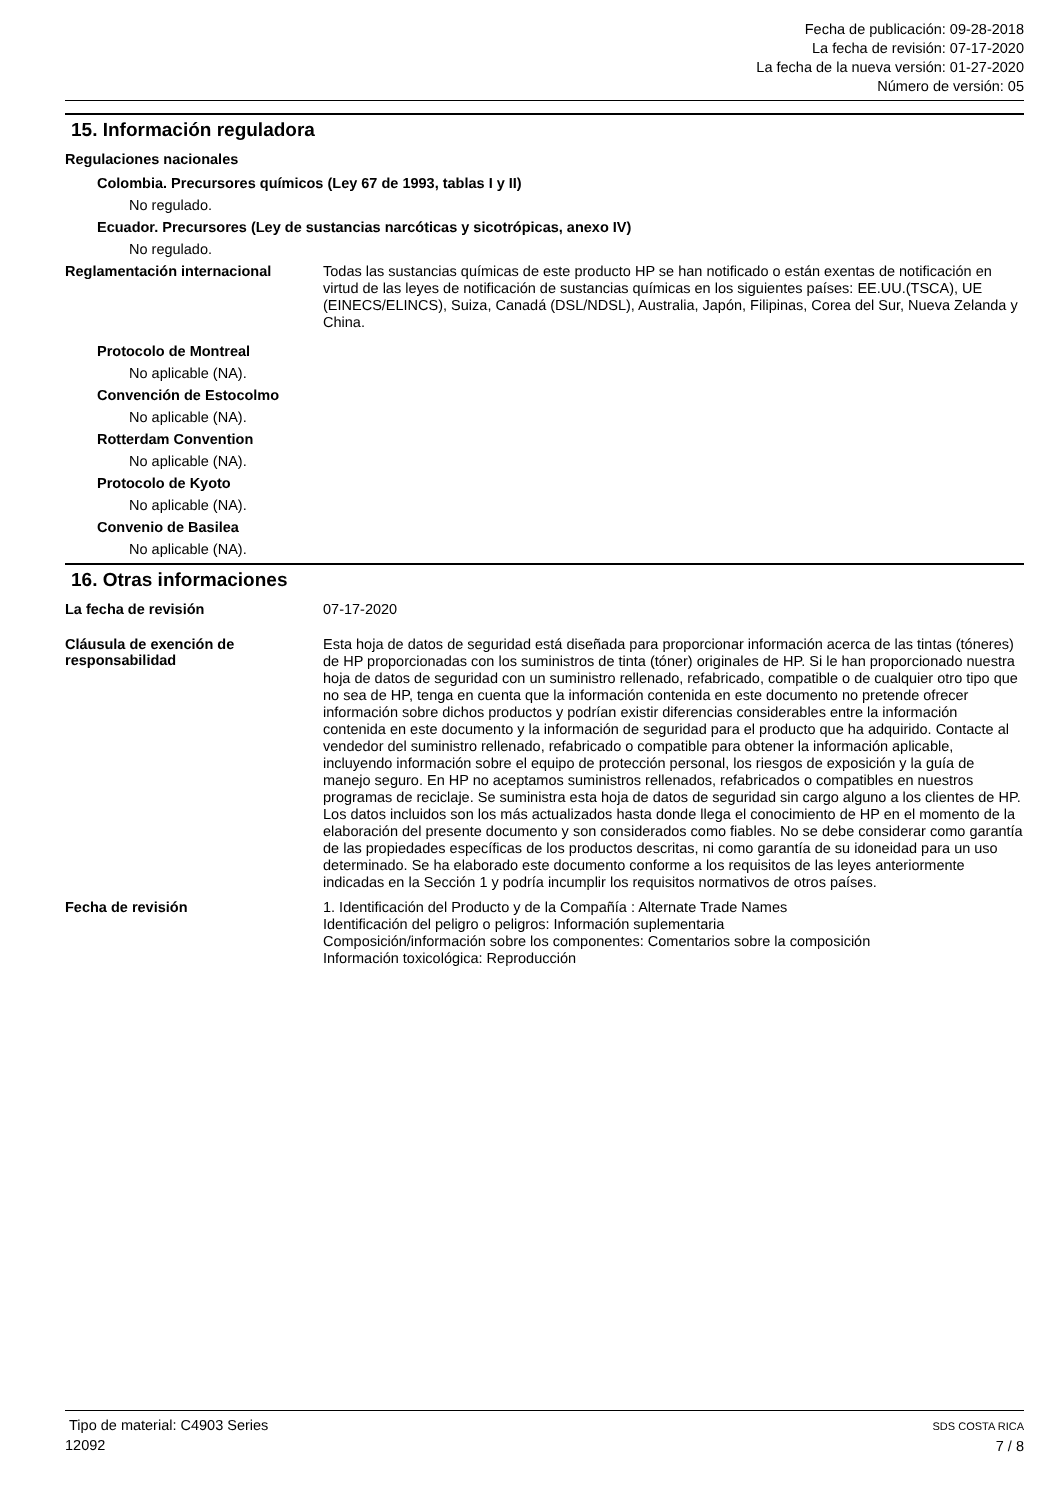Fecha de publicación: 09-28-2018
La fecha de revisión: 07-17-2020
La fecha de la nueva versión: 01-27-2020
Número de versión: 05
15. Información reguladora
Regulaciones nacionales
Colombia. Precursores químicos (Ley 67 de 1993, tablas I y II)
No regulado.
Ecuador. Precursores (Ley de sustancias narcóticas y sicotrópicas, anexo IV)
No regulado.
Reglamentación internacional
Todas las sustancias químicas de este producto HP se han notificado o están exentas de notificación en virtud de las leyes de notificación de sustancias químicas en los siguientes países: EE.UU.(TSCA), UE (EINECS/ELINCS), Suiza, Canadá (DSL/NDSL), Australia, Japón, Filipinas, Corea del Sur, Nueva Zelanda y China.
Protocolo de Montreal
No aplicable (NA).
Convención de Estocolmo
No aplicable (NA).
Rotterdam Convention
No aplicable (NA).
Protocolo de Kyoto
No aplicable (NA).
Convenio de Basilea
No aplicable (NA).
16. Otras informaciones
La fecha de revisión
07-17-2020
Cláusula de exención de responsabilidad
Esta hoja de datos de seguridad está diseñada para proporcionar información acerca de las tintas (tóneres) de HP proporcionadas con los suministros de tinta (tóner) originales de HP. Si le han proporcionado nuestra hoja de datos de seguridad con un suministro rellenado, refabricado, compatible o de cualquier otro tipo que no sea de HP, tenga en cuenta que la información contenida en este documento no pretende ofrecer información sobre dichos productos y podrían existir diferencias considerables entre la información contenida en este documento y la información de seguridad para el producto que ha adquirido. Contacte al vendedor del suministro rellenado, refabricado o compatible para obtener la información aplicable, incluyendo información sobre el equipo de protección personal, los riesgos de exposición y la guía de manejo seguro. En HP no aceptamos suministros rellenados, refabricados o compatibles en nuestros programas de reciclaje. Se suministra esta hoja de datos de seguridad sin cargo alguno a los clientes de HP. Los datos incluidos son los más actualizados hasta donde llega el conocimiento de HP en el momento de la elaboración del presente documento y son considerados como fiables. No se debe considerar como garantía de las propiedades específicas de los productos descritas, ni como garantía de su idoneidad para un uso determinado. Se ha elaborado este documento conforme a los requisitos de las leyes anteriormente indicadas en la Sección 1 y podría incumplir los requisitos normativos de otros países.
Fecha de revisión
1. Identificación del Producto y de la Compañía : Alternate Trade Names
Identificación del peligro o peligros: Información suplementaria
Composición/información sobre los componentes: Comentarios sobre la composición
Información toxicológica: Reproducción
Tipo de material: C4903 Series
12092
SDS COSTA RICA
7 / 8